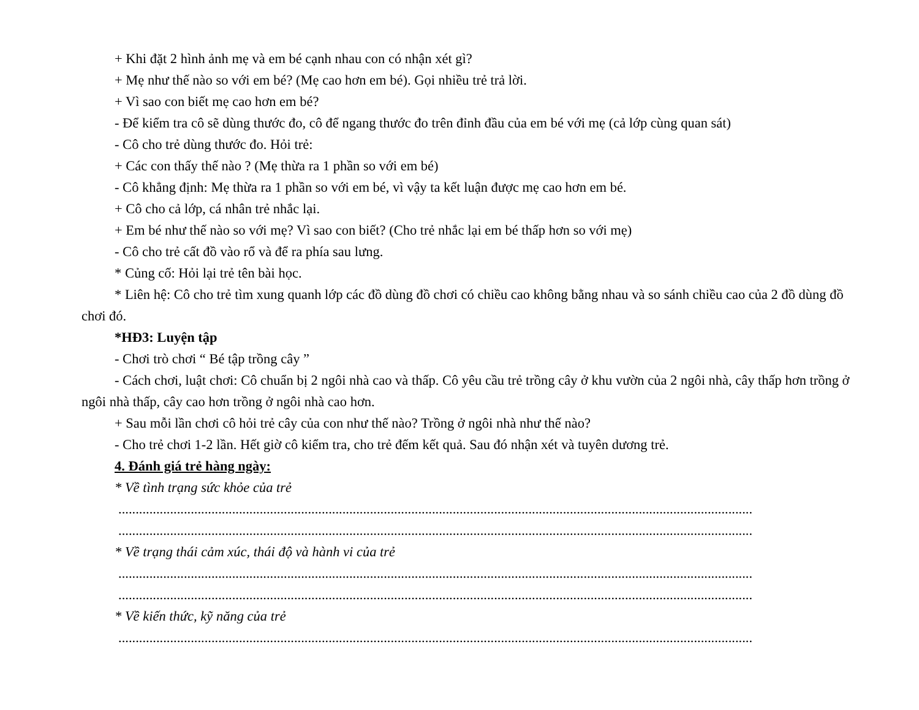+ Khi đặt 2 hình ảnh mẹ và em bé cạnh nhau con có nhận xét gì?
+ Mẹ như thế nào so với em bé? (Mẹ cao hơn em bé). Gọi nhiều trẻ trả lời.
+ Vì sao con biết mẹ cao hơn em bé?
- Để kiểm tra cô sẽ dùng thước đo, cô để ngang thước đo trên đỉnh đầu của em bé với mẹ (cả lớp cùng quan sát)
- Cô cho trẻ dùng thước đo. Hỏi trẻ:
+ Các con thấy thế nào ? (Mẹ thừa ra 1 phần so với em bé)
- Cô khẳng định: Mẹ thừa ra 1 phần so với em bé, vì vậy ta kết luận được mẹ cao hơn em bé.
+ Cô cho cả lớp, cá nhân trẻ nhắc lại.
+ Em bé như thế nào so với mẹ? Vì sao con biết? (Cho trẻ nhắc lại em bé thấp hơn so với mẹ)
- Cô cho trẻ cất đồ vào rổ và để ra phía sau lưng.
* Củng cố: Hỏi lại trẻ tên bài học.
* Liên hệ: Cô cho trẻ tìm xung quanh lớp các đồ dùng đồ chơi có chiều cao không bằng nhau và so sánh chiều cao của 2 đồ dùng đồ chơi đó.
*HĐ3: Luyện tập
- Chơi trò chơi “ Bé tập trồng cây ”
- Cách chơi, luật chơi: Cô chuẩn bị 2 ngôi nhà cao và thấp. Cô yêu cầu trẻ trồng cây ở khu vườn của 2 ngôi nhà, cây thấp hơn trồng ở ngôi nhà thấp, cây cao hơn trồng ở ngôi nhà cao hơn.
+ Sau mỗi lần chơi cô hỏi trẻ cây của con như thế nào? Trồng ở ngôi nhà như thế nào?
- Cho trẻ chơi 1-2 lần. Hết giờ cô kiểm tra, cho trẻ đếm kết quả. Sau đó nhận xét và tuyên dương trẻ.
4. Đánh giá trẻ hàng ngày:
* Về tình trạng sức khỏe của trẻ
........................................................................................................................................................................................
........................................................................................................................................................................................
* Về trạng thái cảm xúc, thái độ và hành vi của trẻ
........................................................................................................................................................................................
........................................................................................................................................................................................
* Về kiến thức, kỹ năng của trẻ
........................................................................................................................................................................................